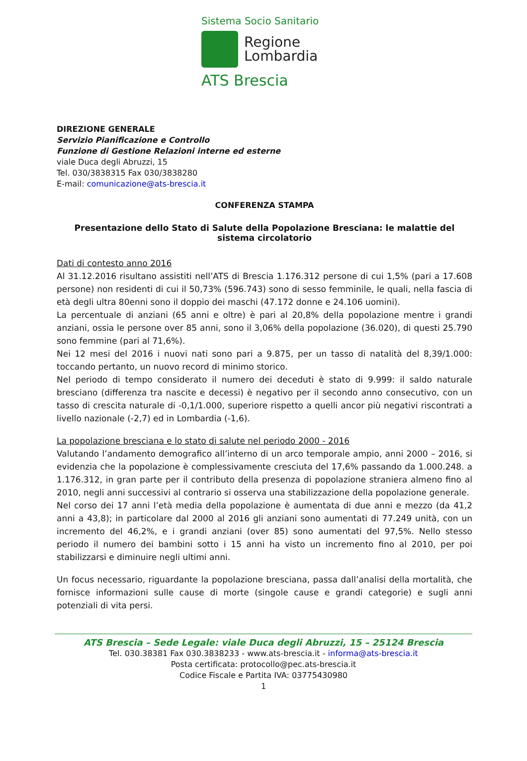Sistema Socio Sanitario
Regione
Lombardia
ATS Brescia
DIREZIONE GENERALE
Servizio Pianificazione e Controllo
Funzione di Gestione Relazioni interne ed esterne
viale Duca degli Abruzzi, 15
Tel. 030/3838315 Fax 030/3838280
E-mail: comunicazione@ats-brescia.it
CONFERENZA STAMPA
Presentazione dello Stato di Salute della Popolazione Bresciana: le malattie del sistema circolatorio
Dati di contesto anno 2016
Al 31.12.2016 risultano assistiti nell’ATS di Brescia 1.176.312 persone di cui 1,5% (pari a 17.608 persone) non residenti di cui il 50,73% (596.743) sono di sesso femminile, le quali, nella fascia di età degli ultra 80enni sono il doppio dei maschi (47.172 donne e 24.106 uomini).
La percentuale di anziani (65 anni e oltre) è pari al 20,8% della popolazione mentre i grandi anziani, ossia le persone over 85 anni, sono il 3,06% della popolazione (36.020), di questi 25.790 sono femmine (pari al 71,6%).
Nei 12 mesi del 2016 i nuovi nati sono pari a 9.875, per un tasso di natalità del 8,39/1.000: toccando pertanto, un nuovo record di minimo storico.
Nel periodo di tempo considerato il numero dei deceduti è stato di 9.999: il saldo naturale bresciano (differenza tra nascite e decessi) è negativo per il secondo anno consecutivo, con un tasso di crescita naturale di -0,1/1.000, superiore rispetto a quelli ancor più negativi riscontrati a livello nazionale (-2,7) ed in Lombardia (-1,6).
La popolazione bresciana e lo stato di salute nel periodo 2000 - 2016
Valutando l’andamento demografico all’interno di un arco temporale ampio, anni 2000 – 2016, si evidenzia che la popolazione è complessivamente cresciuta del 17,6% passando da 1.000.248. a 1.176.312, in gran parte per il contributo della presenza di popolazione straniera almeno fino al 2010, negli anni successivi al contrario si osserva una stabilizzazione della popolazione generale.
Nel corso dei 17 anni l’età media della popolazione è aumentata di due anni e mezzo (da 41,2 anni a 43,8); in particolare dal 2000 al 2016 gli anziani sono aumentati di 77.249 unità, con un incremento del 46,2%, e i grandi anziani (over 85) sono aumentati del 97,5%. Nello stesso periodo il numero dei bambini sotto i 15 anni ha visto un incremento fino al 2010, per poi stabilizzarsi e diminuire negli ultimi anni.
Un focus necessario, riguardante la popolazione bresciana, passa dall’analisi della mortalità, che fornisce informazioni sulle cause di morte (singole cause e grandi categorie) e sugli anni potenziali di vita persi.
ATS Brescia – Sede Legale: viale Duca degli Abruzzi, 15 – 25124 Brescia
Tel. 030.38381 Fax 030.3838233 - www.ats-brescia.it - informa@ats-brescia.it
Posta certificata: protocollo@pec.ats-brescia.it
Codice Fiscale e Partita IVA: 03775430980
1